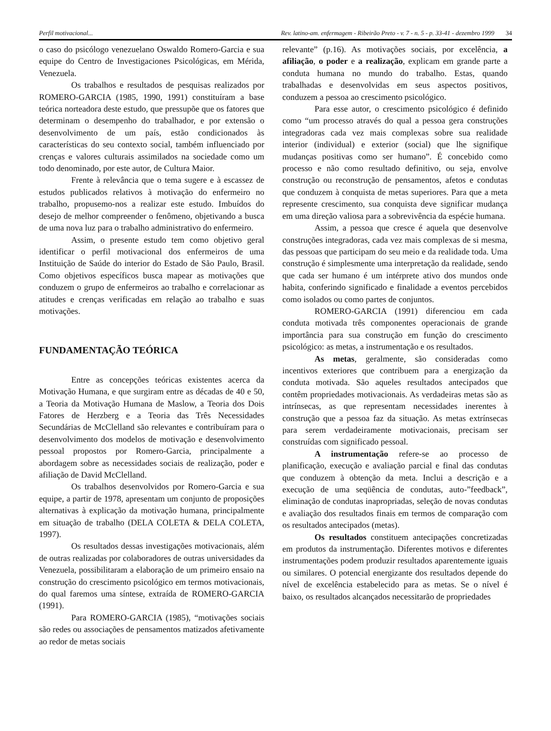Perfil motivacional... Rev. latino-am. enfermagem - Ribeirão Preto - v. 7 - n. 5 - p. 33-41 - dezembro 1999 34
o caso do psicólogo venezuelano Oswaldo Romero-Garcia e sua equipe do Centro de Investigaciones Psicológicas, em Mérida, Venezuela.
Os trabalhos e resultados de pesquisas realizados por ROMERO-GARCIA (1985, 1990, 1991) constituíram a base teórica norteadora deste estudo, que pressupõe que os fatores que determinam o desempenho do trabalhador, e por extensão o desenvolvimento de um país, estão condicionados às características do seu contexto social, também influenciado por crenças e valores culturais assimilados na sociedade como um todo denominado, por este autor, de Cultura Maior.
Frente à relevância que o tema sugere e à escassez de estudos publicados relativos à motivação do enfermeiro no trabalho, propusemo-nos a realizar este estudo. Imbuídos do desejo de melhor compreender o fenômeno, objetivando a busca de uma nova luz para o trabalho administrativo do enfermeiro.
Assim, o presente estudo tem como objetivo geral identificar o perfil motivacional dos enfermeiros de uma Instituição de Saúde do interior do Estado de São Paulo, Brasil. Como objetivos específicos busca mapear as motivações que conduzem o grupo de enfermeiros ao trabalho e correlacionar as atitudes e crenças verificadas em relação ao trabalho e suas motivações.
FUNDAMENTAÇÃO TEÓRICA
Entre as concepções teóricas existentes acerca da Motivação Humana, e que surgiram entre as décadas de 40 e 50, a Teoria da Motivação Humana de Maslow, a Teoria dos Dois Fatores de Herzberg e a Teoria das Três Necessidades Secundárias de McClelland são relevantes e contribuíram para o desenvolvimento dos modelos de motivação e desenvolvimento pessoal propostos por Romero-Garcia, principalmente a abordagem sobre as necessidades sociais de realização, poder e afiliação de David McClelland.
Os trabalhos desenvolvidos por Romero-Garcia e sua equipe, a partir de 1978, apresentam um conjunto de proposições alternativas à explicação da motivação humana, principalmente em situação de trabalho (DELA COLETA & DELA COLETA, 1997).
Os resultados dessas investigações motivacionais, além de outras realizadas por colaboradores de outras universidades da Venezuela, possibilitaram a elaboração de um primeiro ensaio na construção do crescimento psicológico em termos motivacionais, do qual faremos uma síntese, extraída de ROMERO-GARCIA (1991).
Para ROMERO-GARCIA (1985), “motivações sociais são redes ou associações de pensamentos matizados afetivamente ao redor de metas sociais
relevante” (p.16). As motivações sociais, por excelência, a afiliação, o poder e a realização, explicam em grande parte a conduta humana no mundo do trabalho. Estas, quando trabalhadas e desenvolvidas em seus aspectos positivos, conduzem a pessoa ao crescimento psicológico.
Para esse autor, o crescimento psicológico é definido como “um processo através do qual a pessoa gera construções integradoras cada vez mais complexas sobre sua realidade interior (individual) e exterior (social) que lhe signifique mudanças positivas como ser humano”. É concebido como processo e não como resultado definitivo, ou seja, envolve construção ou reconstrução de pensamentos, afetos e condutas que conduzem à conquista de metas superiores. Para que a meta represente crescimento, sua conquista deve significar mudança em uma direção valiosa para a sobrevivência da espécie humana.
Assim, a pessoa que cresce é aquela que desenvolve construções integradoras, cada vez mais complexas de si mesma, das pessoas que participam do seu meio e da realidade toda. Uma construção é simplesmente uma interpretação da realidade, sendo que cada ser humano é um intérprete ativo dos mundos onde habita, conferindo significado e finalidade a eventos percebidos como isolados ou como partes de conjuntos.
ROMERO-GARCIA (1991) diferenciou em cada conduta motivada três componentes operacionais de grande importância para sua construção em função do crescimento psicológico: as metas, a instrumentação e os resultados.
As metas, geralmente, são consideradas como incentivos exteriores que contribuem para a energização da conduta motivada. São aqueles resultados antecipados que contêm propriedades motivacionais. As verdadeiras metas são as intrínsecas, as que representam necessidades inerentes à construção que a pessoa faz da situação. As metas extrínsecas para serem verdadeiramente motivacionais, precisam ser construídas com significado pessoal.
A instrumentação refere-se ao processo de planificação, execução e avaliação parcial e final das condutas que conduzem à obtenção da meta. Inclui a descrição e a execução de uma seqüência de condutas, auto-”feedback”, eliminação de condutas inapropriadas, seleção de novas condutas e avaliação dos resultados finais em termos de comparação com os resultados antecipados (metas).
Os resultados constituem antecipações concretizadas em produtos da instrumentação. Diferentes motivos e diferentes instrumentações podem produzir resultados aparentemente iguais ou similares. O potencial energizante dos resultados depende do nível de excelência estabelecido para as metas. Se o nível é baixo, os resultados alcançados necessitarão de propriedades